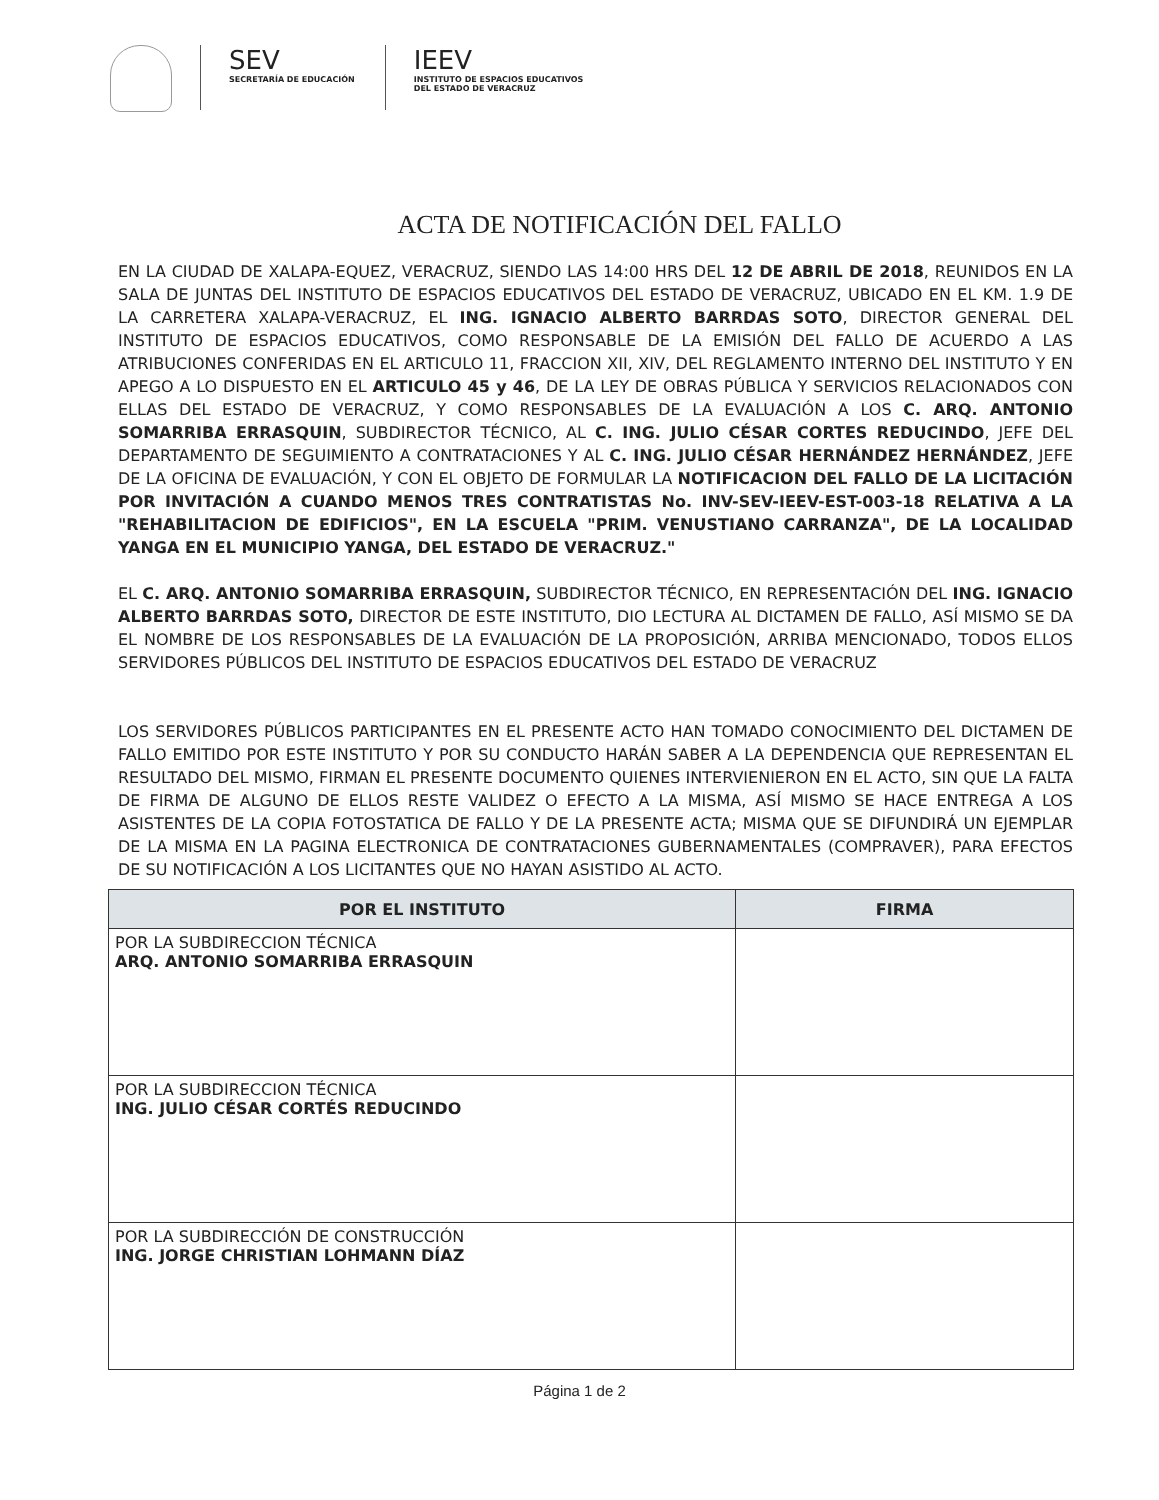SEV
SECRETARÍA DE EDUCACIÓN
IEEV
INSTITUTO DE ESPACIOS EDUCATIVOS
DEL ESTADO DE VERACRUZ
ACTA DE NOTIFICACIÓN DEL FALLO
EN LA CIUDAD DE XALAPA-EQUEZ, VERACRUZ, SIENDO LAS 14:00 HRS DEL 12 DE ABRIL DE 2018, REUNIDOS EN LA SALA DE JUNTAS DEL INSTITUTO DE ESPACIOS EDUCATIVOS DEL ESTADO DE VERACRUZ, UBICADO EN EL KM. 1.9 DE LA CARRETERA XALAPA-VERACRUZ, EL ING. IGNACIO ALBERTO BARRDAS SOTO, DIRECTOR GENERAL DEL INSTITUTO DE ESPACIOS EDUCATIVOS, COMO RESPONSABLE DE LA EMISIÓN DEL FALLO DE ACUERDO A LAS ATRIBUCIONES CONFERIDAS EN EL ARTICULO 11, FRACCION XII, XIV, DEL REGLAMENTO INTERNO DEL INSTITUTO Y EN APEGO A LO DISPUESTO EN EL ARTICULO 45 y 46, DE LA LEY DE OBRAS PÚBLICA Y SERVICIOS RELACIONADOS CON ELLAS DEL ESTADO DE VERACRUZ, Y COMO RESPONSABLES DE LA EVALUACIÓN A LOS C. ARQ. ANTONIO SOMARRIBA ERRASQUIN, SUBDIRECTOR TÉCNICO, AL C. ING. JULIO CÉSAR CORTES REDUCINDO, JEFE DEL DEPARTAMENTO DE SEGUIMIENTO A CONTRATACIONES Y AL C. ING. JULIO CÉSAR HERNÁNDEZ HERNÁNDEZ, JEFE DE LA OFICINA DE EVALUACIÓN, Y CON EL OBJETO DE FORMULAR LA NOTIFICACION DEL FALLO DE LA LICITACIÓN POR INVITACIÓN A CUANDO MENOS TRES CONTRATISTAS No. INV-SEV-IEEV-EST-003-18 RELATIVA A LA "REHABILITACION DE EDIFICIOS", EN LA ESCUELA "PRIM. VENUSTIANO CARRANZA", DE LA LOCALIDAD YANGA EN EL MUNICIPIO YANGA, DEL ESTADO DE VERACRUZ."
EL C. ARQ. ANTONIO SOMARRIBA ERRASQUIN, SUBDIRECTOR TÉCNICO, EN REPRESENTACIÓN DEL ING. IGNACIO ALBERTO BARRDAS SOTO, DIRECTOR DE ESTE INSTITUTO, DIO LECTURA AL DICTAMEN DE FALLO, ASÍ MISMO SE DA EL NOMBRE DE LOS RESPONSABLES DE LA EVALUACIÓN DE LA PROPOSICIÓN, ARRIBA MENCIONADO, TODOS ELLOS SERVIDORES PÚBLICOS DEL INSTITUTO DE ESPACIOS EDUCATIVOS DEL ESTADO DE VERACRUZ
LOS SERVIDORES PÚBLICOS PARTICIPANTES EN EL PRESENTE ACTO HAN TOMADO CONOCIMIENTO DEL DICTAMEN DE FALLO EMITIDO POR ESTE INSTITUTO Y POR SU CONDUCTO HARÁN SABER A LA DEPENDENCIA QUE REPRESENTAN EL RESULTADO DEL MISMO, FIRMAN EL PRESENTE DOCUMENTO QUIENES INTERVIENIERON EN EL ACTO, SIN QUE LA FALTA DE FIRMA DE ALGUNO DE ELLOS RESTE VALIDEZ O EFECTO A LA MISMA, ASÍ MISMO SE HACE ENTREGA A LOS ASISTENTES DE LA COPIA FOTOSTATICA DE FALLO Y DE LA PRESENTE ACTA; MISMA QUE SE DIFUNDIRÁ UN EJEMPLAR DE LA MISMA EN LA PAGINA ELECTRONICA DE CONTRATACIONES GUBERNAMENTALES (COMPRAVER), PARA EFECTOS DE SU NOTIFICACIÓN A LOS LICITANTES QUE NO HAYAN ASISTIDO AL ACTO.
| POR EL INSTITUTO | FIRMA |
| --- | --- |
| POR LA SUBDIRECCION TÉCNICA ARQ. ANTONIO SOMARRIBA ERRASQUIN | |
| POR LA SUBDIRECCION TÉCNICA ING. JULIO CÉSAR CORTÉS REDUCINDO | |
| POR LA SUBDIRECCIÓN DE CONSTRUCCIÓN ING. JORGE CHRISTIAN LOHMANN DÍAZ | |
Página 1 de 2